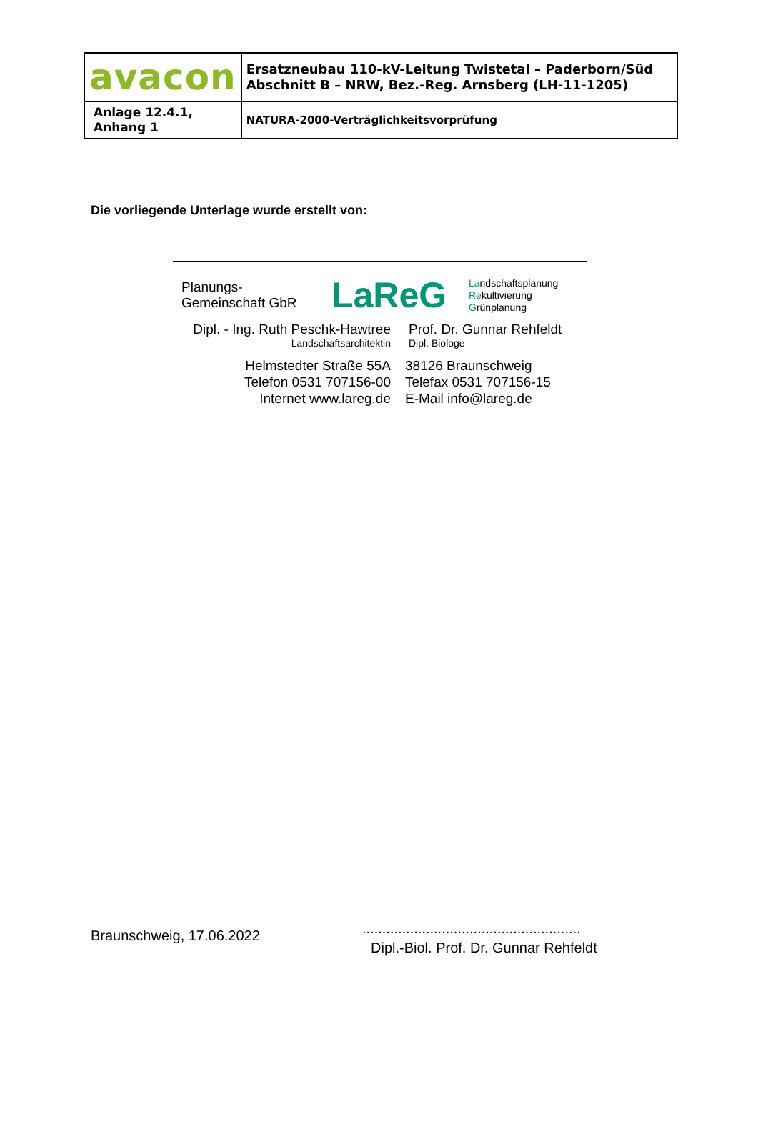| avacon | Ersatzneubau 110-kV-Leitung Twistetal – Paderborn/Süd Abschnitt B – NRW, Bez.-Reg. Arnsberg (LH-11-1205) |
| Anlage 12.4.1, Anhang 1 | NATURA-2000-Verträglichkeitsvorprüfung |
.
Die vorliegende Unterlage wurde erstellt von:
Planungs-
Gemeinschaft GbR
LaReG
Landschaftsplanung
Rekultivierung
Grünplanung
Dipl. - Ing. Ruth Peschk-Hawtree
Landschaftsarchitektin
Prof. Dr. Gunnar Rehfeldt
Dipl. Biologe
Helmstedter Straße 55A
Telefon 0531 707156-00
Internet www.lareg.de
38126 Braunschweig
Telefax 0531 707156-15
E-Mail info@lareg.de
Braunschweig, 17.06.2022
.......................................................
Dipl.-Biol. Prof. Dr. Gunnar Rehfeldt